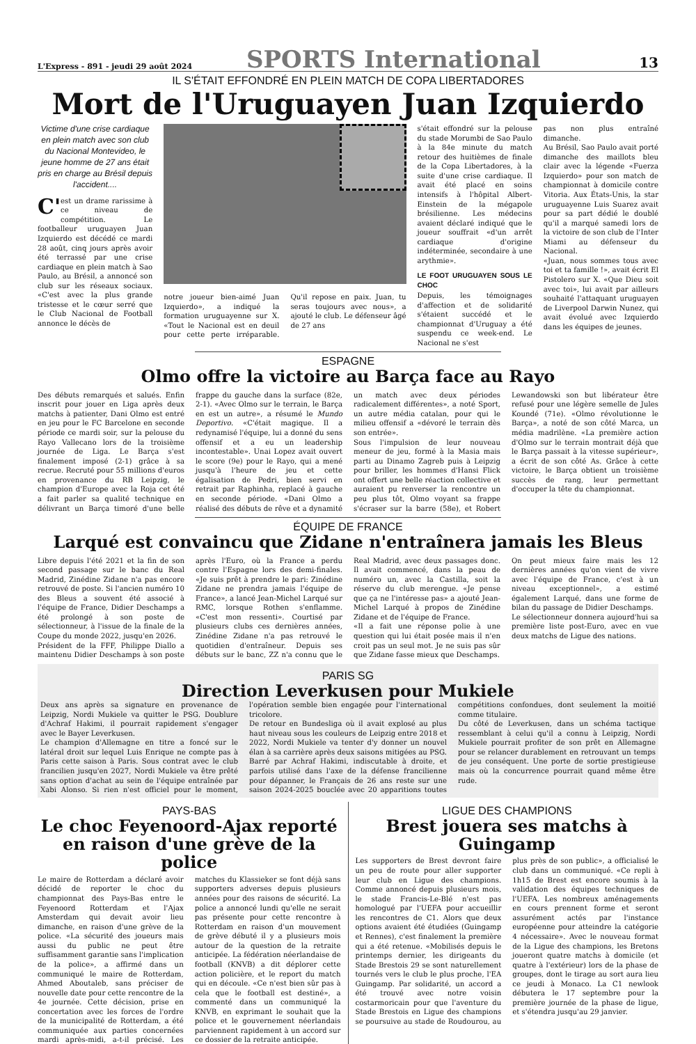L'Express - 891 - jeudi 29 août 2024 SPORTS International 13
IL S'ÉTAIT EFFONDRÉ EN PLEIN MATCH DE COPA LIBERTADORES
Mort de l'Uruguayen Juan Izquierdo
Victime d'une crise cardiaque en plein match avec son club du Nacional Montevideo, le jeune homme de 27 ans était pris en charge au Brésil depuis l'accident....
C' est un drame rarissime à ce niveau de compétition. Le footballeur uruguayen Juan Izquierdo est décédé ce mardi 28 août, cinq jours après avoir été terrassé par une crise cardiaque en plein match à Sao Paulo, au Brésil, a annoncé son club sur les réseaux sociaux. «C'est avec la plus grande tristesse et le cœur serré que le Club Nacional de Football annonce le décès de
notre joueur bien-aimé Juan Izquierdo», a indiqué la formation uruguayenne sur X. «Tout le Nacional est en deuil pour cette perte irréparable. Qu'il repose en paix. Juan, tu seras toujours avec nous», a ajouté le club. Le défenseur âgé de 27 ans
s'était effondré sur la pelouse du stade Morumbi de Sao Paulo à la 84e minute du match retour des huitièmes de finale de la Copa Libertadores, à la suite d'une crise cardiaque. Il avait été placé en soins intensifs à l'hôpital Albert-Einstein de la mégapole brésilienne. Les médecins avaient déclaré indiqué que le joueur souffrait «d'un arrêt cardiaque d'origine indéterminée, secondaire à une arythmie».
LE FOOT URUGUAYEN SOUS LE CHOC
Depuis, les témoignages d'affection et de solidarité s'étaient succédé et le championnat d'Uruguay a été suspendu ce week-end. Le Nacional ne s'est
pas non plus entraîné dimanche.
Au Brésil, Sao Paulo avait porté dimanche des maillots bleu clair avec la légende «Fuerza Izquierdo» pour son match de championnat à domicile contre Vitoria. Aux États-Unis, la star uruguayenne Luis Suarez avait pour sa part dédié le doublé qu'il a marqué samedi lors de la victoire de son club de l'Inter Miami au défenseur du Nacional.
«Juan, nous sommes tous avec toi et ta famille !», avait écrit El Pistolero sur X. «Que Dieu soit avec toi», lui avait par ailleurs souhaité l'attaquant uruguayen de Liverpool Darwin Nunez, qui avait évolué avec Izquierdo dans les équipes de jeunes.
ESPAGNE
Olmo offre la victoire au Barça face au Rayo
Des débuts remarqués et salués. Enfin inscrit pour jouer en Liga après deux matchs à patienter, Dani Olmo est entré en jeu pour le FC Barcelone en seconde période ce mardi soir, sur la pelouse du Rayo Vallecano lors de la troisième journée de Liga. Le Barça s'est finalement imposé (2-1) grâce à sa recrue. Recruté pour 55 millions d'euros en provenance du RB Leipzig, le champion d'Europe avec la Roja cet été a fait parler sa qualité technique en délivrant un Barça timoré d'une belle frappe du gauche dans la surface (82e, 2-1). «Avec Olmo sur le terrain, le Barça en est un autre», a résumé le Mundo Deportivo. «C'était magique. Il a redynamisé l'équipe, lui a donné du sens offensif et a eu un leadership incontestable». Unai Lopez avait ouvert le score (9e) pour le Rayo, qui a mené jusqu'à l'heure de jeu et cette égalisation de Pedri, bien servi en retrait par Raphinha, replacé à gauche en seconde période. «Dani Olmo a réalisé des débuts de rêve et a dynamité un match avec deux périodes radicalement différentes», a noté Sport, un autre média catalan, pour qui le milieu offensif a «dévoré le terrain dès son entrée».
Sous l'impulsion de leur nouveau meneur de jeu, formé à la Masia mais parti au Dinamo Zagreb puis à Leipzig pour briller, les hommes d'Hansi Flick ont offert une belle réaction collective et auraient pu renverser la rencontre un peu plus tôt, Olmo voyant sa frappe s'écraser sur la barre (58e), et Robert Lewandowski son but libérateur être refusé pour une légère semelle de Jules Koundé (71e). «Olmo révolutionne le Barça», a noté de son côté Marca, un média madrilène. «La première action d'Olmo sur le terrain montrait déjà que le Barça passait à la vitesse supérieur», a écrit de son côté As. Grâce à cette victoire, le Barça obtient un troisième succès de rang, leur permettant d'occuper la tête du championnat.
ÉQUIPE DE FRANCE
Larqué est convaincu que Zidane n'entraînera jamais les Bleus
Libre depuis l'été 2021 et la fin de son second passage sur le banc du Real Madrid, Zinédine Zidane n'a pas encore retrouvé de poste. Si l'ancien numéro 10 des Bleus a souvent été associé à l'équipe de France, Didier Deschamps a été prolongé à son poste de sélectionneur, à l'issue de la finale de la Coupe du monde 2022, jusqu'en 2026.
Président de la FFF, Philippe Diallo a maintenu Didier Deschamps à son poste après l'Euro, où la France a perdu contre l'Espagne lors des demi-finales. «Je suis prêt à prendre le pari: Zinédine Zidane ne prendra jamais l'équipe de France», a lancé Jean-Michel Larqué sur RMC, lorsque Rothen s'enflamme. «C'est mon ressenti». Courtisé par plusieurs clubs ces dernières années, Zinédine Zidane n'a pas retrouvé le quotidien d'entraîneur. Depuis ses débuts sur le banc, ZZ n'a connu que le Real Madrid, avec deux passages donc. Il avait commencé, dans la peau de numéro un, avec la Castilla, soit la réserve du club merengue. «Je pense que ça ne l'intéresse pas» a ajouté Jean-Michel Larqué à propos de Zinédine Zidane et de l'équipe de France.
«Il a fait une réponse polie à une question qui lui était posée mais il n'en croit pas un seul mot. Je ne suis pas sûr que Zidane fasse mieux que Deschamps.
On peut mieux faire mais les 12 dernières années qu'on vient de vivre avec l'équipe de France, c'est à un niveau exceptionnel», a estimé également Larqué, dans une forme de bilan du passage de Didier Deschamps.
Le sélectionneur donnera aujourd'hui sa première liste post-Euro, avec en vue deux matchs de Ligue des nations.
PARIS SG
Direction Leverkusen pour Mukiele
Deux ans après sa signature en provenance de Leipzig, Nordi Mukiele va quitter le PSG. Doublure d'Achraf Hakimi, il pourrait rapidement s'engager avec le Bayer Leverkusen.
Le champion d'Allemagne en titre a foncé sur le latéral droit sur lequel Luis Enrique ne compte pas à Paris cette saison à Paris. Sous contrat avec le club francilien jusqu'en 2027, Nordi Mukiele va être prêté sans option d'achat au sein de l'équipe entraînée par Xabi Alonso. Si rien n'est officiel pour le moment, l'opération semble bien engagée pour l'international tricolore.
De retour en Bundesliga où il avait explosé au plus haut niveau sous les couleurs de Leipzig entre 2018 et 2022, Nordi Mukiele va tenter d'y donner un nouvel élan à sa carrière après deux saisons mitigées au PSG. Barré par Achraf Hakimi, indiscutable à droite, et parfois utilisé dans l'axe de la défense francilienne pour dépanner, le Français de 26 ans reste sur une saison 2024-2025 bouclée avec 20 apparitions toutes compétitions confondues, dont seulement la moitié comme titulaire.
Du côté de Leverkusen, dans un schéma tactique ressemblant à celui qu'il a connu à Leipzig, Nordi Mukiele pourrait profiter de son prêt en Allemagne pour se relancer durablement en retrouvant un temps de jeu conséquent. Une porte de sortie prestigieuse mais où la concurrence pourrait quand même être rude.
PAYS-BAS
Le choc Feyenoord-Ajax reporté en raison d'une grève de la police
Le maire de Rotterdam a déclaré avoir décidé de reporter le choc du championnat des Pays-Bas entre le Feyenoord Rotterdam et l'Ajax Amsterdam qui devait avoir lieu dimanche, en raison d'une grève de la police. «La sécurité des joueurs mais aussi du public ne peut être suffisamment garantie sans l'implication de la police», a affirmé dans un communiqué le maire de Rotterdam, Ahmed Aboutaleb, sans préciser de nouvelle date pour cette rencontre de la 4e journée. Cette décision, prise en concertation avec les forces de l'ordre de la municipalité de Rotterdam, a été communiquée aux parties concernées mardi après-midi, a-t-il précisé. Les matches du Klassieker se font déjà sans supporters adverses depuis plusieurs années pour des raisons de sécurité. La police a annoncé lundi qu'elle ne serait pas présente pour cette rencontre à Rotterdam en raison d'un mouvement de grève débuté il y a plusieurs mois autour de la question de la retraite anticipée. La fédération néerlandaise de football (KNVB) a dit déplorer cette action policière, et le report du match qui en découle. «Ce n'est bien sûr pas à cela que le football est destiné», a commenté dans un communiqué la KNVB, en exprimant le souhait que la police et le gouvernement néerlandais parviennent rapidement à un accord sur ce dossier de la retraite anticipée.
LIGUE DES CHAMPIONS
Brest jouera ses matchs à Guingamp
Les supporters de Brest devront faire un peu de route pour aller supporter leur club en Ligue des champions. Comme annoncé depuis plusieurs mois, le stade Francis-Le-Blé n'est pas homologué par l'UEFA pour accueillir les rencontres de C1. Alors que deux options avaient été étudiées (Guingamp et Rennes), c'est finalement la première qui a été retenue. «Mobilisés depuis le printemps dernier, les dirigeants du Stade Brestois 29 se sont naturellement tournés vers le club le plus proche, l'EA Guingamp. Par solidarité, un accord a été trouvé avec notre voisin costarmoricain pour que l'aventure du Stade Brestois en Ligue des champions se poursuive au stade de Roudourou, au plus près de son public», a officialisé le club dans un communiqué. «Ce repli à 1h15 de Brest est encore soumis à la validation des équipes techniques de l'UEFA. Les nombreux aménagements en cours prennent forme et seront assurément actés par l'instance européenne pour atteindre la catégorie 4 nécessaire». Avec le nouveau format de la Ligue des champions, les Bretons joueront quatre matchs à domicile (et quatre à l'extérieur) lors de la phase de groupes, dont le tirage au sort aura lieu ce jeudi à Monaco. La C1 newlook débutera le 17 septembre pour la première journée de la phase de ligue, et s'étendra jusqu'au 29 janvier.